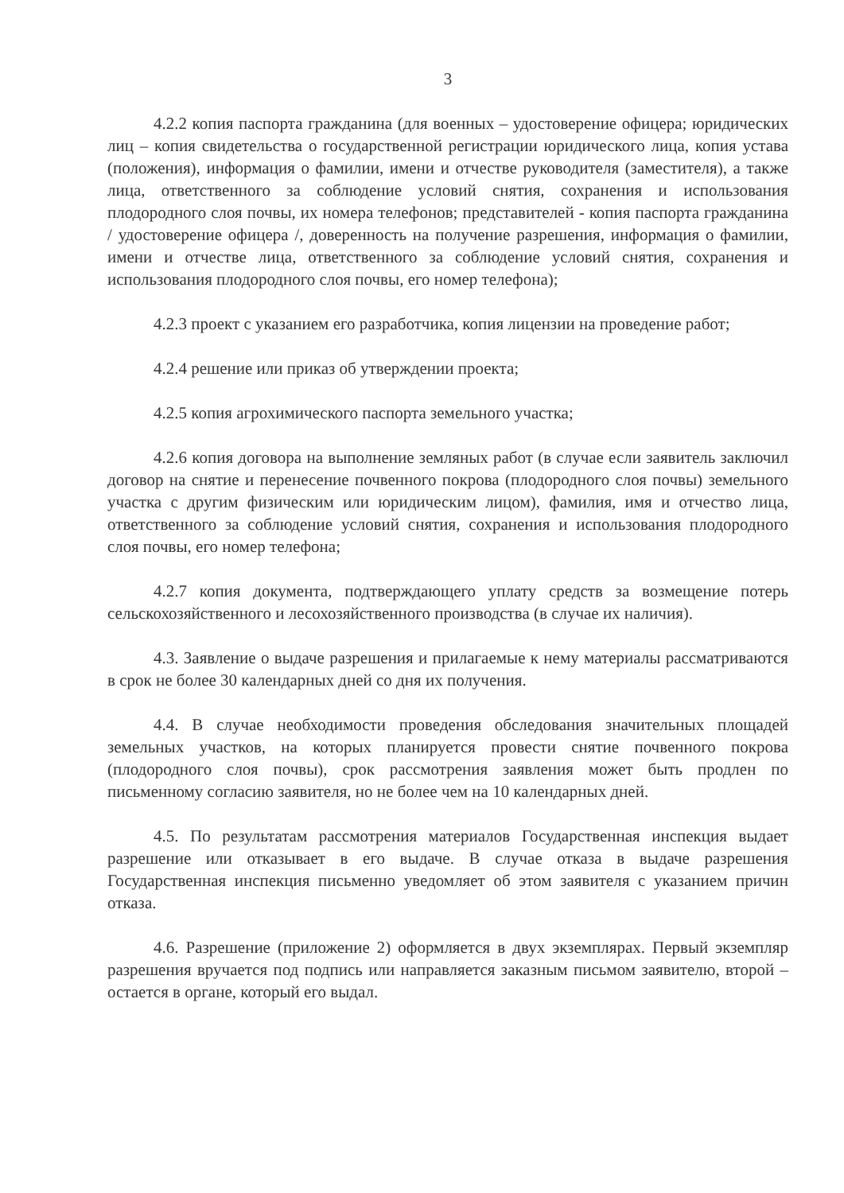3
4.2.2 копия паспорта гражданина (для военных – удостоверение офицера; юридических лиц – копия свидетельства о государственной регистрации юридического лица, копия устава (положения), информация о фамилии, имени и отчестве руководителя (заместителя), а также лица, ответственного за соблюдение условий снятия, сохранения и использования плодородного слоя почвы, их номера телефонов; представителей - копия паспорта гражданина / удостоверение офицера /, доверенность на получение разрешения, информация о фамилии, имени и отчестве лица, ответственного за соблюдение условий снятия, сохранения и использования плодородного слоя почвы, его номер телефона);
4.2.3 проект с указанием его разработчика, копия лицензии на проведение работ;
4.2.4 решение или приказ об утверждении проекта;
4.2.5 копия агрохимического паспорта земельного участка;
4.2.6 копия договора на выполнение земляных работ (в случае если заявитель заключил договор на снятие и перенесение почвенного покрова (плодородного слоя почвы) земельного участка с другим физическим или юридическим лицом), фамилия, имя и отчество лица, ответственного за соблюдение условий снятия, сохранения и использования плодородного слоя почвы, его номер телефона;
4.2.7 копия документа, подтверждающего уплату средств за возмещение потерь сельскохозяйственного и лесохозяйственного производства (в случае их наличия).
4.3. Заявление о выдаче разрешения и прилагаемые к нему материалы рассматриваются в срок не более 30 календарных дней со дня их получения.
4.4. В случае необходимости проведения обследования значительных площадей земельных участков, на которых планируется провести снятие почвенного покрова (плодородного слоя почвы), срок рассмотрения заявления может быть продлен по письменному согласию заявителя, но не более чем на 10 календарных дней.
4.5. По результатам рассмотрения материалов Государственная инспекция выдает разрешение или отказывает в его выдаче. В случае отказа в выдаче разрешения Государственная инспекция письменно уведомляет об этом заявителя с указанием причин отказа.
4.6. Разрешение (приложение 2) оформляется в двух экземплярах. Первый экземпляр разрешения вручается под подпись или направляется заказным письмом заявителю, второй – остается в органе, который его выдал.